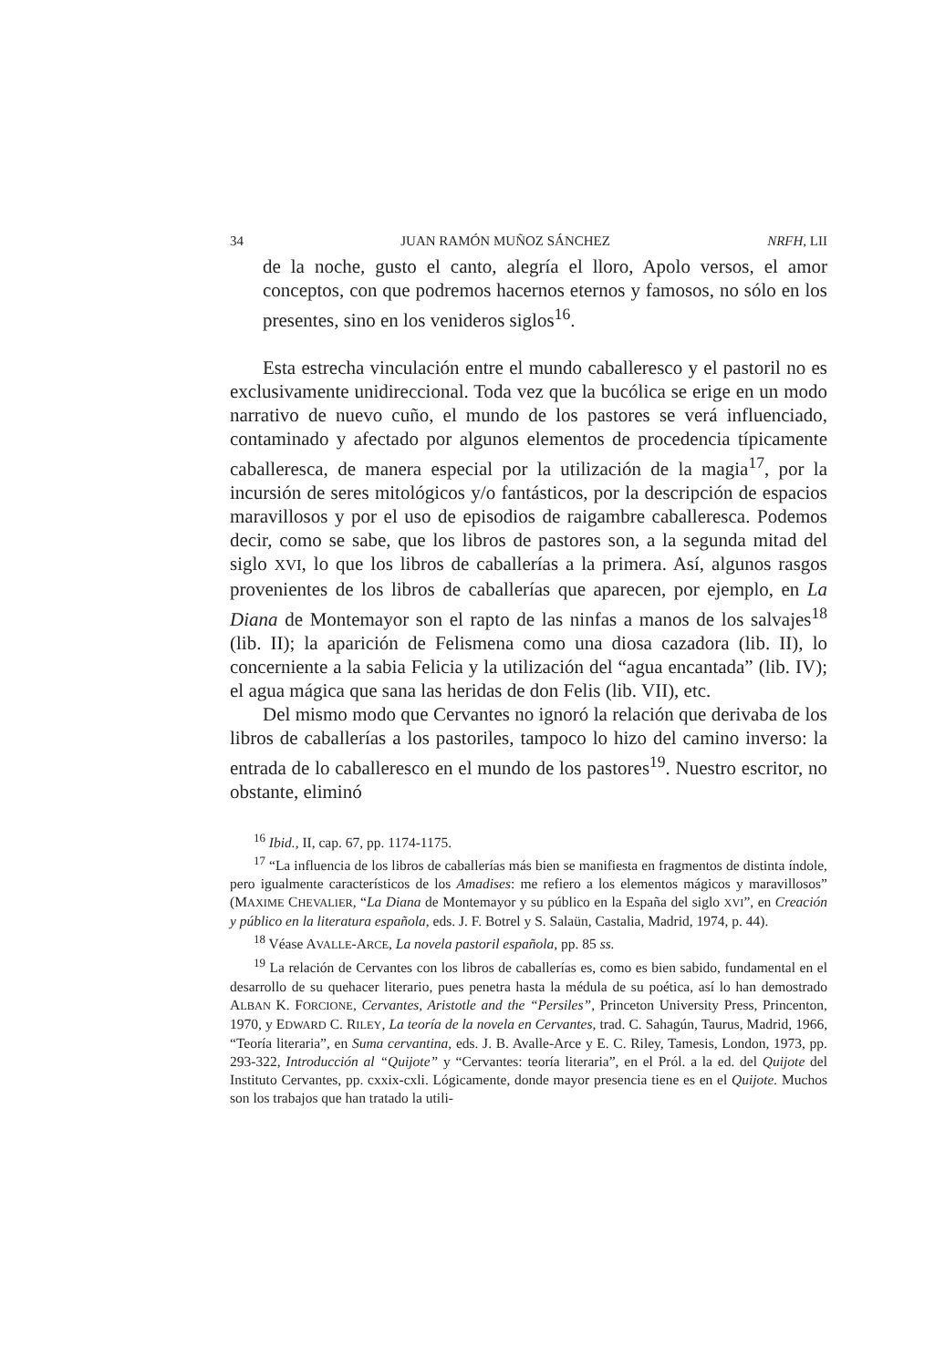34 JUAN RAMÓN MUÑOZ SÁNCHEZ NRFH, LII
de la noche, gusto el canto, alegría el lloro, Apolo versos, el amor conceptos, con que podremos hacernos eternos y famosos, no sólo en los presentes, sino en los venideros siglos<sup>16</sup>.
Esta estrecha vinculación entre el mundo caballeresco y el pastoril no es exclusivamente unidireccional. Toda vez que la bucólica se erige en un modo narrativo de nuevo cuño, el mundo de los pastores se verá influenciado, contaminado y afectado por algunos elementos de procedencia típicamente caballeresca, de manera especial por la utilización de la magia<sup>17</sup>, por la incursión de seres mitológicos y/o fantásticos, por la descripción de espacios maravillosos y por el uso de episodios de raigambre caballeresca. Podemos decir, como se sabe, que los libros de pastores son, a la segunda mitad del siglo XVI, lo que los libros de caballerías a la primera. Así, algunos rasgos provenientes de los libros de caballerías que aparecen, por ejemplo, en La Diana de Montemayor son el rapto de las ninfas a manos de los salvajes<sup>18</sup> (lib. II); la aparición de Felismena como una diosa cazadora (lib. II), lo concerniente a la sabia Felicia y la utilización del “agua encantada” (lib. IV); el agua mágica que sana las heridas de don Felis (lib. VII), etc.
Del mismo modo que Cervantes no ignoró la relación que derivaba de los libros de caballerías a los pastoriles, tampoco lo hizo del camino inverso: la entrada de lo caballeresco en el mundo de los pastores<sup>19</sup>. Nuestro escritor, no obstante, eliminó
<sup>16</sup> Ibid., II, cap. 67, pp. 1174-1175.
<sup>17</sup> “La influencia de los libros de caballerías más bien se manifiesta en fragmentos de distinta índole, pero igualmente característicos de los Amadises: me refiero a los elementos mágicos y maravillosos” (MAXIME CHEVALIER, “La Diana de Montemayor y su público en la España del siglo XVI”, en Creación y público en la literatura española, eds. J. F. Botrel y S. Salaün, Castalia, Madrid, 1974, p. 44).
<sup>18</sup> Véase AVALLE-ARCE, La novela pastoril española, pp. 85 ss.
<sup>19</sup> La relación de Cervantes con los libros de caballerías es, como es bien sabido, fundamental en el desarrollo de su quehacer literario, pues penetra hasta la médula de su poética, así lo han demostrado ALBAN K. FORCIONE, Cervantes, Aristotle and the “Persiles”, Princeton University Press, Princenton, 1970, y EDWARD C. RILEY, La teoría de la novela en Cervantes, trad. C. Sahagún, Taurus, Madrid, 1966, “Teoría literaria”, en Suma cervantina, eds. J. B. Avalle-Arce y E. C. Riley, Tamesis, London, 1973, pp. 293-322, Introducción al “Quijote” y “Cervantes: teoría literaria”, en el Pról. a la ed. del Quijote del Instituto Cervantes, pp. cxxix-cxli. Lógicamente, donde mayor presencia tiene es en el Quijote. Muchos son los trabajos que han tratado la utili-